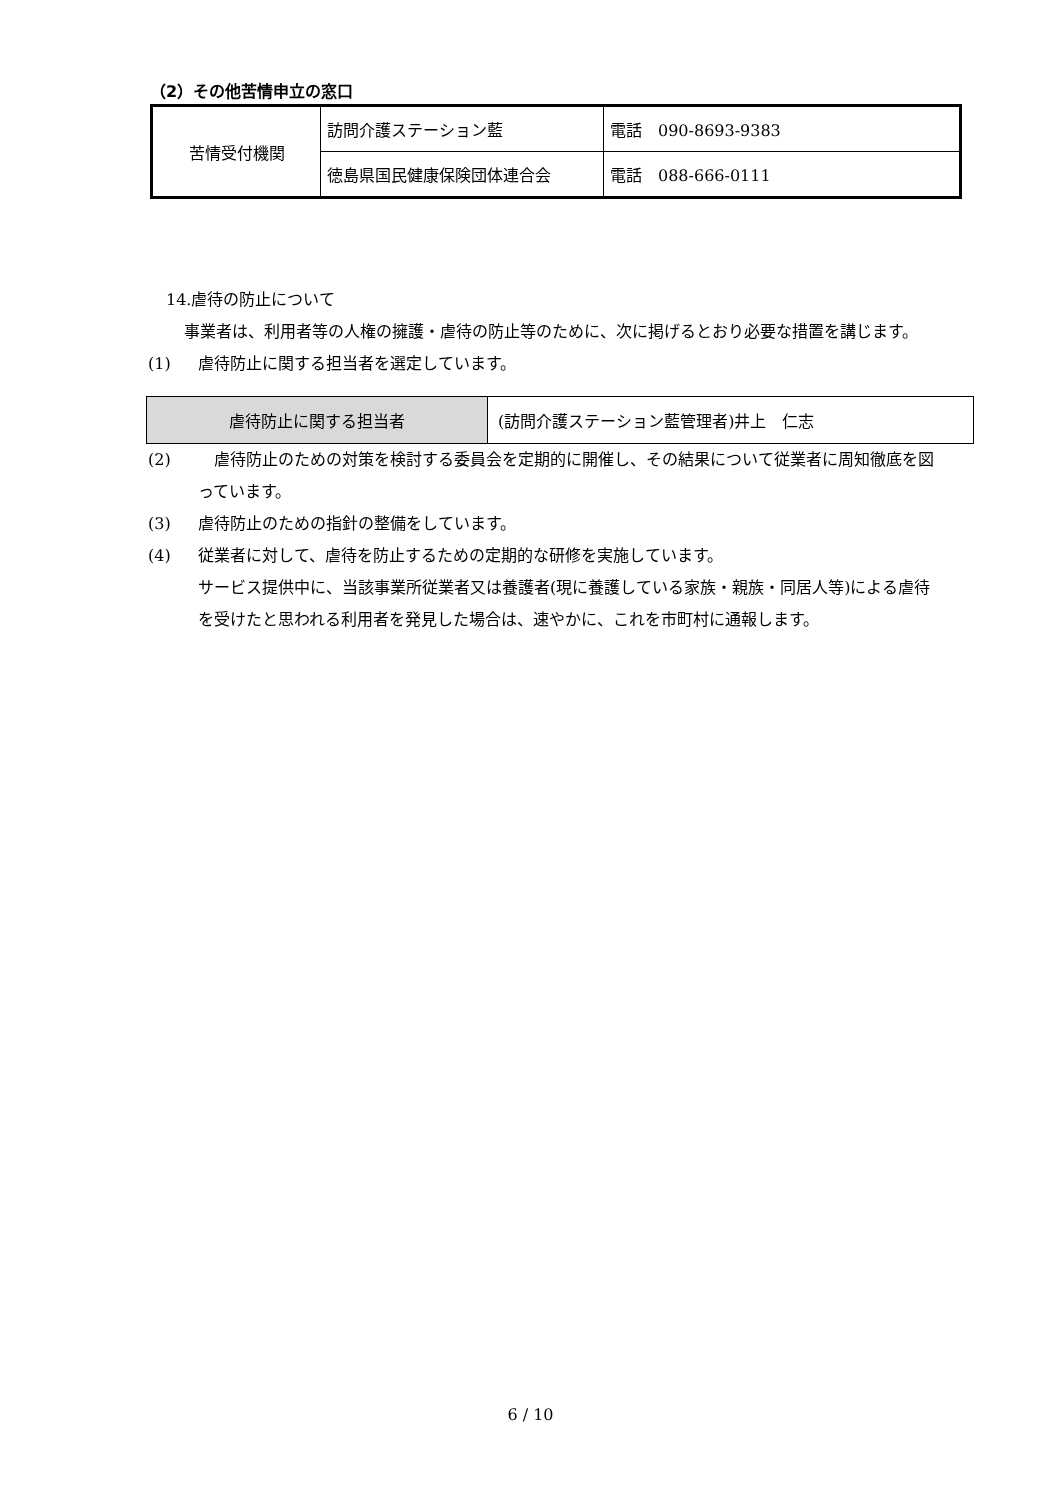（2）その他苦情申立の窓口
| 苦情受付機関 | 訪問介護ステーション藍 | 電話 090-8693-9383 |
| | 徳島県国民健康保険団体連合会 | 電話 088-666-0111 |
14.虐待の防止について
事業者は、利用者等の人権の擁護・虐待の防止等のために、次に掲げるとおり必要な措置を講じます。
(1) 虐待防止に関する担当者を選定しています。
(2)　虐待防止のための対策を検討する委員会を定期的に開催し、その結果について従業者に周知徹底を図っています。
(3) 虐待防止のための指針の整備をしています。
(4) 従業者に対して、虐待を防止するための定期的な研修を実施しています。
サービス提供中に、当該事業所従業者又は養護者(現に養護している家族・親族・同居人等)による虐待を受けたと思われる利用者を発見した場合は、速やかに、これを市町村に通報します。
| 虐待防止に関する担当者 | (訪問介護ステーション藍管理者)井上 仁志 |
6 / 10